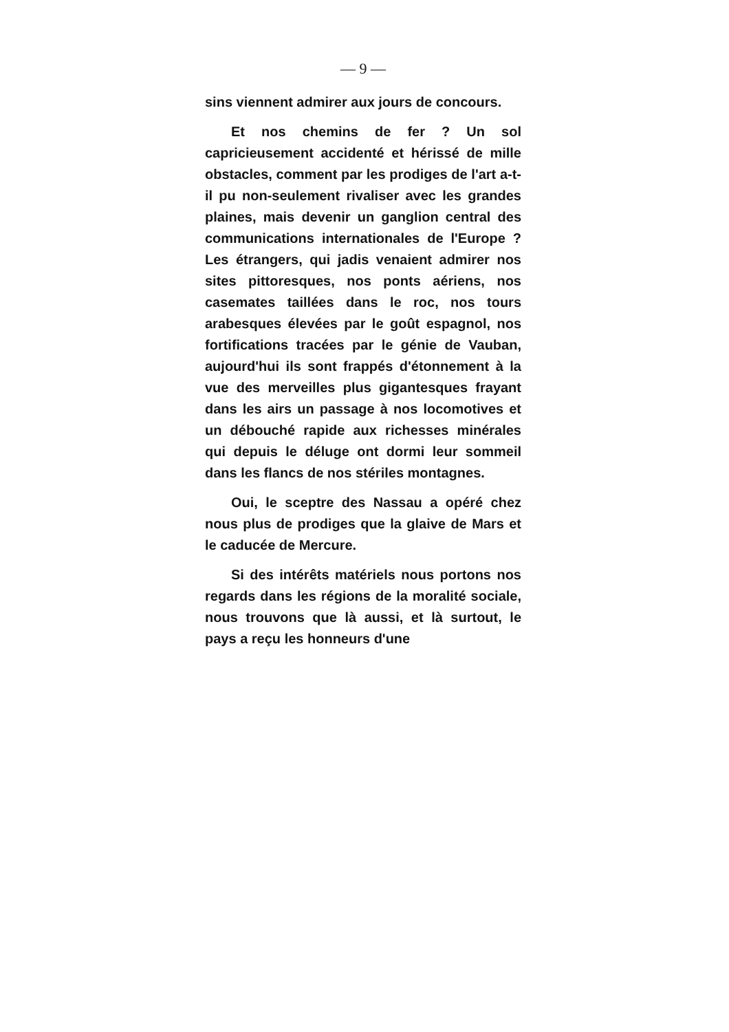— 9 —
sins viennent admirer aux jours de concours.
Et nos chemins de fer ? Un sol capricieusement accidenté et hérissé de mille obstacles, comment par les prodiges de l'art a-t-il pu non-seulement rivaliser avec les grandes plaines, mais devenir un ganglion central des communications internationales de l'Europe ? Les étrangers, qui jadis venaient admirer nos sites pittoresques, nos ponts aériens, nos casemates taillées dans le roc, nos tours arabesques élevées par le goût espagnol, nos fortifications tracées par le génie de Vauban, aujourd'hui ils sont frappés d'étonnement à la vue des merveilles plus gigantesques frayant dans les airs un passage à nos locomotives et un débouché rapide aux richesses minérales qui depuis le déluge ont dormi leur sommeil dans les flancs de nos stériles montagnes.
Oui, le sceptre des Nassau a opéré chez nous plus de prodiges que la glaive de Mars et le caducée de Mercure.
Si des intérêts matériels nous portons nos regards dans les régions de la moralité sociale, nous trouvons que là aussi, et là surtout, le pays a reçu les honneurs d'une